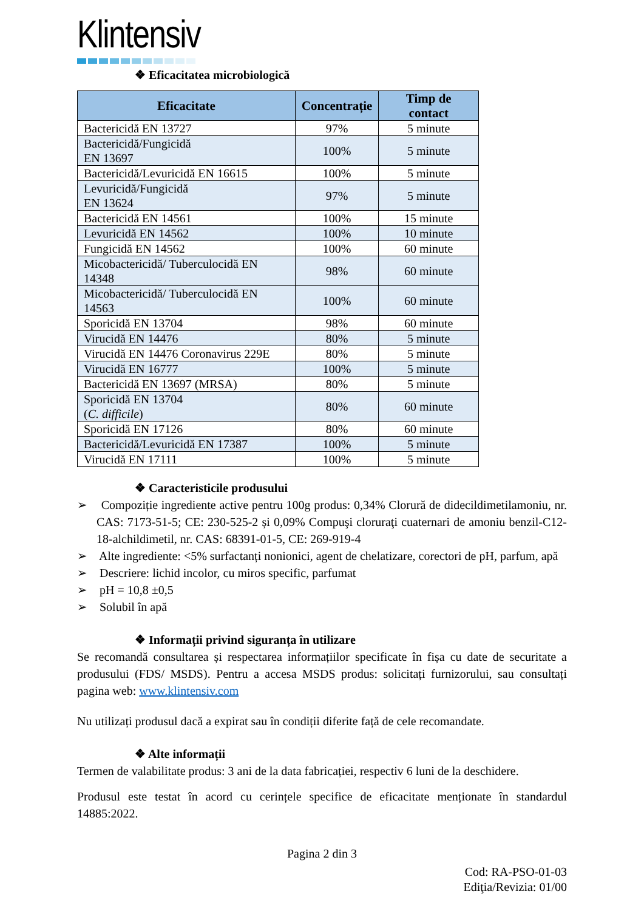Klintensiv
❖ Eficacitatea microbiologică
| Eficacitate | Concentrație | Timp de contact |
| --- | --- | --- |
| Bactericidă EN 13727 | 97% | 5 minute |
| Bactericidă/Fungicidă EN 13697 | 100% | 5 minute |
| Bactericidă/Levuricidă EN 16615 | 100% | 5 minute |
| Levuricidă/Fungicidă EN 13624 | 97% | 5 minute |
| Bactericidă EN 14561 | 100% | 15 minute |
| Levuricidă EN 14562 | 100% | 10 minute |
| Fungicidă EN 14562 | 100% | 60 minute |
| Micobactericidă/ Tuberculocidă EN 14348 | 98% | 60 minute |
| Micobactericidă/ Tuberculocidă EN 14563 | 100% | 60 minute |
| Sporicidă EN 13704 | 98% | 60 minute |
| Virucidă EN 14476 | 80% | 5 minute |
| Virucidă EN 14476 Coronavirus 229E | 80% | 5 minute |
| Virucidă EN 16777 | 100% | 5 minute |
| Bactericidă EN 13697 (MRSA) | 80% | 5 minute |
| Sporicidă EN 13704 ( C. difficile ) | 80% | 60 minute |
| Sporicidă EN 17126 | 80% | 60 minute |
| Bactericidă/Levuricidă EN 17387 | 100% | 5 minute |
| Virucidă EN 17111 | 100% | 5 minute |
❖ Caracteristicile produsului
➢ Compoziție ingrediente active pentru 100g produs: 0,34% Clorură de didecildimetilamoniu, nr. CAS: 7173-51-5; CE: 230-525-2 și 0,09% Compuşi cloruraţi cuaternari de amoniu benzil-C12-18-alchildimetil, nr. CAS: 68391-01-5, CE: 269-919-4
➢ Alte ingrediente: <5% surfactanți nonionici, agent de chelatizare, corectori de pH, parfum, apă
➢ Descriere: lichid incolor, cu miros specific, parfumat
➢ pH = 10,8 ±0,5
➢ Solubil în apă
❖ Informații privind siguranța în utilizare
Se recomandă consultarea și respectarea informațiilor specificate în fișa cu date de securitate a produsului (FDS/ MSDS). Pentru a accesa MSDS produs: solicitați furnizorului, sau consultați pagina web: www.klintensiv.com
Nu utilizați produsul dacă a expirat sau în condiții diferite față de cele recomandate.
❖ Alte informații
Termen de valabilitate produs: 3 ani de la data fabricației, respectiv 6 luni de la deschidere.
Produsul este testat în acord cu cerințele specifice de eficacitate menționate în standardul 14885:2022.
Pagina 2 din 3
Cod: RA-PSO-01-03
Ediţia/Revizia: 01/00